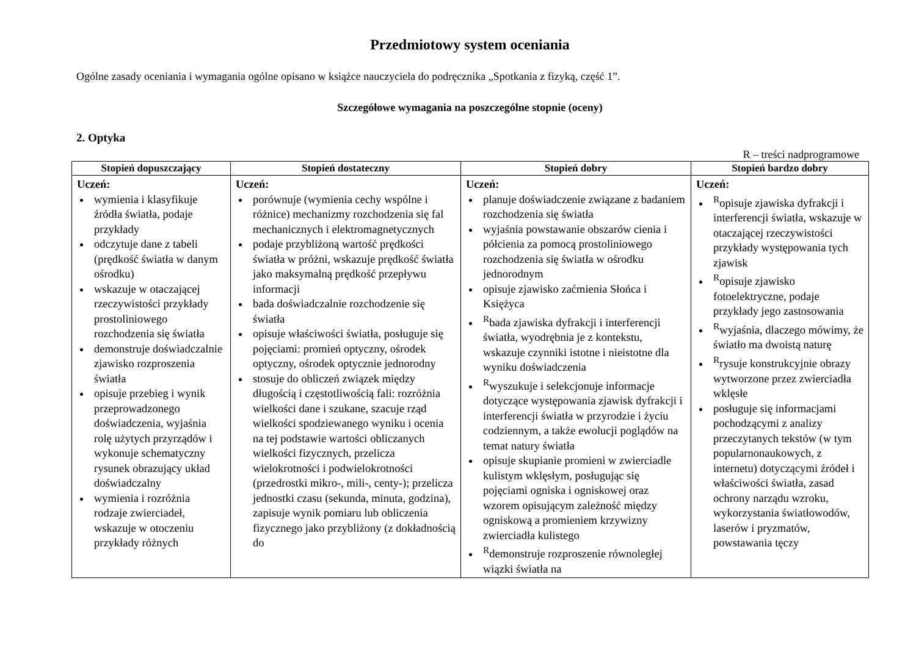Przedmiotowy system oceniania
Ogólne zasady oceniania i wymagania ogólne opisano w książce nauczyciela do podręcznika „Spotkania z fizyką, część 1”.
Szczegółowe wymagania na poszczególne stopnie (oceny)
2. Optyka
R – treści nadprogramowe
| Stopień dopuszczający | Stopień dostateczny | Stopień dobry | Stopień bardzo dobry |
| --- | --- | --- | --- |
| Uczeń: wymienia i klasyfikuje źródła światła, podaje przykłady odczytuje dane z tabeli (prędkość światła w danym ośrodku) wskazuje w otaczającej rzeczywistości przykłady prostoliniowego rozchodzenia się światła demonstruje doświadczalnie zjawisko rozproszenia światła opisuje przebieg i wynik przeprowadzonego doświadczenia, wyjaśnia rolę użytych przyrządów i wykonuje schematyczny rysunek obrazujący układ doświadczalny wymienia i rozróżnia rodzaje zwierciadeł, wskazuje w otoczeniu przykłady różnych | Uczeń: porównuje (wymienia cechy wspólne i różnice) mechanizmy rozchodzenia się fal mechanicznych i elektromagnetycznych podaje przybliżoną wartość prędkości światła w próżni, wskazuje prędkość światła jako maksymalną prędkość przepływu informacji bada doświadczalnie rozchodzenie się światła opisuje właściwości światła, posługuje się pojęciami: promień optyczny, ośrodek optyczny, ośrodek optycznie jednorodny stosuje do obliczeń związek między długością i częstotliwością fali: rozróżnia wielkości dane i szukane, szacuje rząd wielkości spodziewanego wyniku i ocenia na tej podstawie wartości obliczanych wielkości fizycznych, przelicza wielokrotności i podwielokrotności (przedrostki mikro-, mili-, centy-); przelicza jednostki czasu (sekunda, minuta, godzina), zapisuje wynik pomiaru lub obliczenia fizycznego jako przybliżony (z dokładnością do | Uczeń: planuje doświadczenie związane z badaniem rozchodzenia się światła wyjaśnia powstawanie obszarów cienia i półcienia za pomocą prostoliniowego rozchodzenia się światła w ośrodku jednorodnym opisuje zjawisko zaćmienia Słońca i Księżyca <sup>R</sup>bada zjawiska dyfrakcji i interferencji światła, wyodrębnia je z kontekstu, wskazuje czynniki istotne i nieistotne dla wyniku doświadczenia <sup>R</sup>wyszukuje i selekcjonuje informacje dotyczące występowania zjawisk dyfrakcji i interferencji światła w przyrodzie i życiu codziennym, a także ewolucji poglądów na temat natury światła opisuje skupianie promieni w zwierciadle kulistym wklęsłym, posługując się pojęciami ogniska i ogniskowej oraz wzorem opisującym zależność między ogniskową a promieniem krzywizny zwierciadła kulistego <sup>R</sup>demonstruje rozproszenie równoległej wiązki światła na | Uczeń: <sup>R</sup>opisuje zjawiska dyfrakcji i interferencji światła, wskazuje w otaczającej rzeczywistości przykłady występowania tych zjawisk <sup>R</sup>opisuje zjawisko fotoelektryczne, podaje przykłady jego zastosowania <sup>R</sup>wyjaśnia, dlaczego mówimy, że światło ma dwoistą naturę <sup>R</sup>rysuje konstrukcyjnie obrazy wytworzone przez zwierciadła wklęsłe posługuje się informacjami pochodzącymi z analizy przeczytanych tekstów (w tym popularnonaukowych, z internetu) dotyczącymi źródeł i właściwości światła, zasad ochrony narządu wzroku, wykorzystania światłowodów, laserów i pryzmatów, powstawania tęczy |